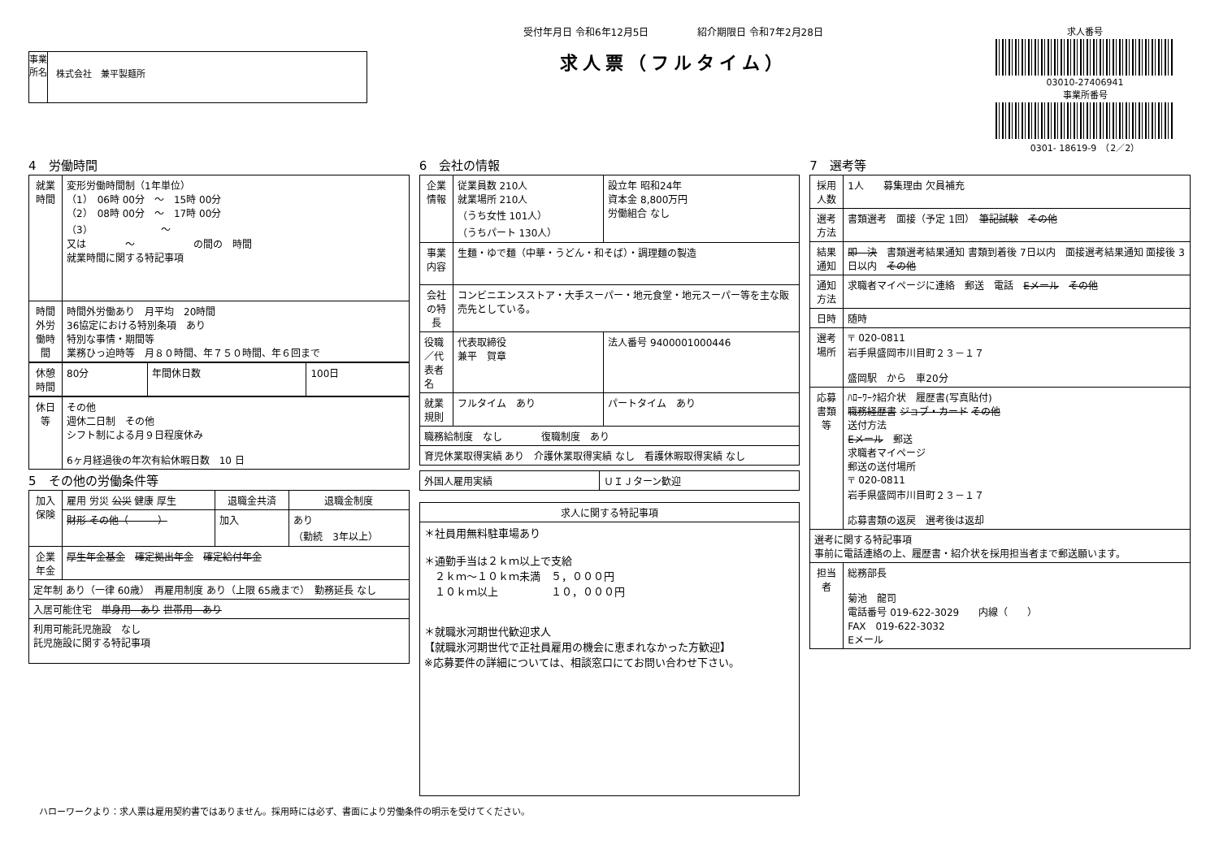事業所名
株式会社　兼平製麺所
受付年月日 令和6年12月5日　　　　　紹介期限日 令和7年2月28日
求人票（フルタイム）
求人番号
03010-27406941
事業所番号
0301- 18619-9　（2／2）
4　労働時間
| 就業時間 | 変形労働時間制（1年単位） （1） 06時 00分 ～ 15時 00分 （2） 08時 00分 ～ 17時 00分 （3） ～ 又は ～ の間の 時間 就業時間に関する特記事項 |
| 時間外労働時間 | 時間外労働あり 月平均 20時間 36協定における特別条項 あり 特別な事情・期間等 業務ひっ迫時等 月８０時間、年７５０時間、年６回まで |
| 休憩時間 | 80分 | 年間休日数 | 100日 |
| 休日等 | その他 週休二日制 その他 シフト制による月９日程度休み 6ヶ月経過後の年次有給休暇日数 10 日 |
5　その他の労働条件等
| 加入保険 | 雇用 労災 公災 健康 厚生 | 退職金共済 | 退職金制度 |
| | 財形 その他（ ） | 加入 | あり （勤続 3年以上） |
| 企業年金 | 厚生年金基金 確定拠出年金 確定給付年金 | | |
| 定年制 あり（一律 60歳） 再雇用制度 あり（上限 65歳まで） 勤務延長 なし | | | |
| 入居可能住宅 単身用 あり 世帯用 あり | | | |
| 利用可能託児施設 なし 託児施設に関する特記事項 | | | |
6　会社の情報
| 企業情報 | 従業員数 210人 就業場所 210人 （うち女性 101人） （うちパート 130人） | 設立年 昭和24年 資本金 8,800万円 労働組合 なし |
| 事業内容 | 生麺・ゆで麺（中華・うどん・和そば）・調理麺の製造 | |
| 会社の特長 | コンビニエンスストア・大手スーパー・地元食堂・地元スーパー等を主な販売先としている。 | |
| 役職／代表者名 | 代表取締役 兼平 賀章 | 法人番号 9400001000446 |
| 就業規則 | フルタイム あり | パートタイム あり |
| 職務給制度 なし 復職制度 あり | | |
| 育児休業取得実績 あり 介護休業取得実績 なし 看護休暇取得実績 なし | | |
| 外国人雇用実績 | ＵＩＪターン歓迎 |
| 求人に関する特記事項 |
| --- |
| ＊社員用無料駐車場あり ＊通勤手当は２ｋｍ以上で支給 ２ｋｍ～１０ｋｍ未満 ５，０００円 １０ｋｍ以上 １０，０００円 ＊就職氷河期世代歓迎求人 【就職氷河期世代で正社員雇用の機会に恵まれなかった方歓迎】 ※応募要件の詳細については、相談窓口にてお問い合わせ下さい。 |
7　選考等
| 採用人数 | 1人 募集理由 欠員補充 |
| 選考方法 | 書類選考 面接（予定 1回） 筆記試験 その他 |
| 結果通知 | 即 決 書類選考結果通知 書類到着後 7日以内 面接選考結果通知 面接後 3日以内 その他 |
| 通知方法 | 求職者マイページに連絡 郵送 電話 Eメール その他 |
| 日時 | 随時 |
| 選考場所 | 〒 020-0811 岩手県盛岡市川目町２３－１７ 盛岡駅 から 車20分 |
| 応募書類等 | ﾊﾛｰﾜｰｸ紹介状 履歴書(写真貼付) 職務経歴書 ジョブ・カード その他 送付方法 Eメール 郵送 求職者マイページ 郵送の送付場所 〒 020-0811 岩手県盛岡市川目町２３－１７ 応募書類の返戻 選考後は返却 |
| 選考に関する特記事項 事前に電話連絡の上、履歴書・紹介状を採用担当者まで郵送願います。 | |
| 担当者 | 総務部長 菊池 龍司 電話番号 019-622-3029 内線（ ） FAX 019-622-3032 Eメール |
ハローワークより：求人票は雇用契約書ではありません。採用時には必ず、書面により労働条件の明示を受けてください。